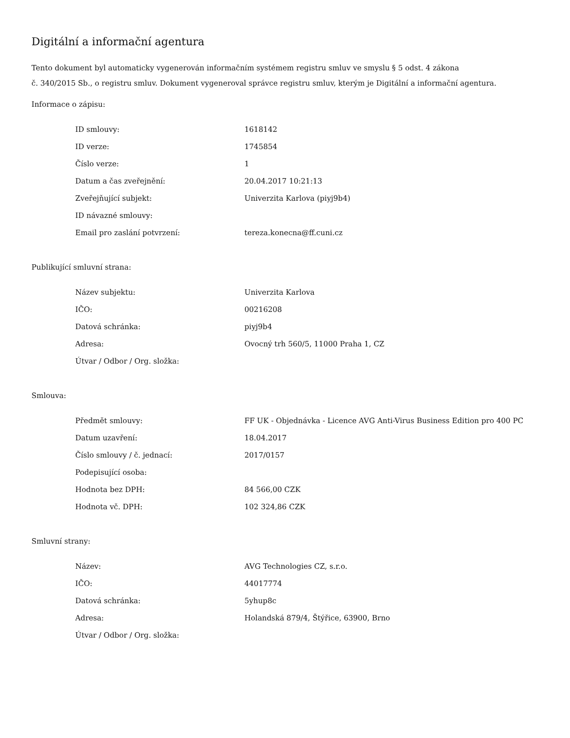Digitální a informační agentura
Tento dokument byl automaticky vygenerován informačním systémem registru smluv ve smyslu § 5 odst. 4 zákona
č. 340/2015 Sb., o registru smluv. Dokument vygeneroval správce registru smluv, kterým je Digitální a informační agentura.
Informace o zápisu:
| ID smlouvy: | 1618142 |
| ID verze: | 1745854 |
| Číslo verze: | 1 |
| Datum a čas zveřejnění: | 20.04.2017 10:21:13 |
| Zveřejňující subjekt: | Univerzita Karlova (piyj9b4) |
| ID návazné smlouvy: | |
| Email pro zaslání potvrzení: | tereza.konecna@ff.cuni.cz |
Publikující smluvní strana:
| Název subjektu: | Univerzita Karlova |
| IČO: | 00216208 |
| Datová schránka: | piyj9b4 |
| Adresa: | Ovocný trh 560/5, 11000 Praha 1, CZ |
| Útvar / Odbor / Org. složka: | |
Smlouva:
| Předmět smlouvy: | FF UK - Objednávka - Licence AVG Anti-Virus Business Edition pro 400 PC |
| Datum uzavření: | 18.04.2017 |
| Číslo smlouvy / č. jednací: | 2017/0157 |
| Podepisující osoba: | |
| Hodnota bez DPH: | 84 566,00 CZK |
| Hodnota vč. DPH: | 102 324,86 CZK |
Smluvní strany:
| Název: | AVG Technologies CZ, s.r.o. |
| IČO: | 44017774 |
| Datová schránka: | 5yhup8c |
| Adresa: | Holandská 879/4, Štýřice, 63900, Brno |
| Útvar / Odbor / Org. složka: | |